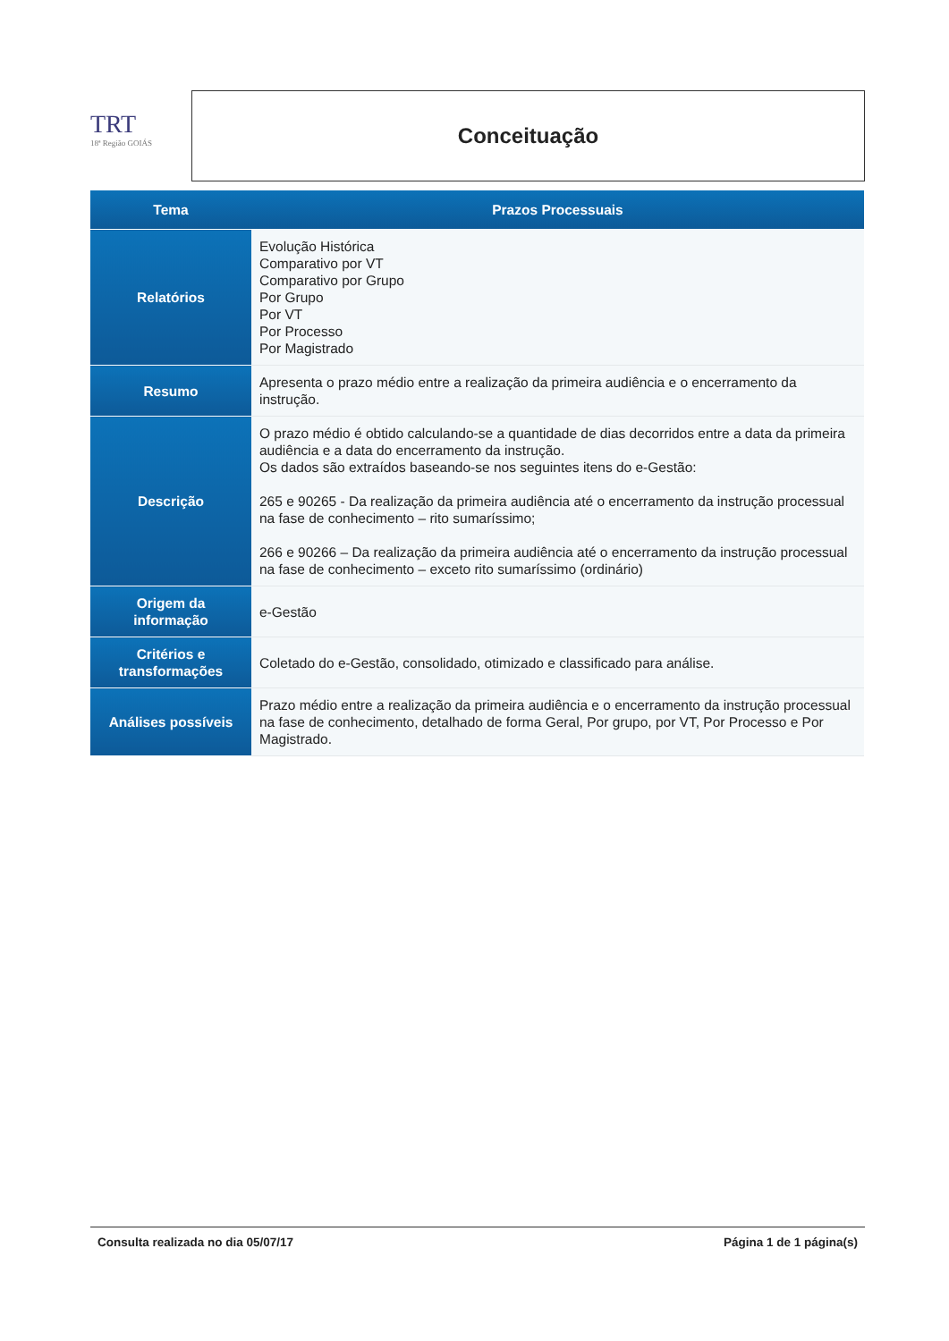TRT
18ª Região GOIÁS
Conceituação
| Tema | Prazos Processuais |
| --- | --- |
| Relatórios | Evolução Histórica Comparativo por VT Comparativo por Grupo Por Grupo Por VT Por Processo Por Magistrado |
| Resumo | Apresenta o prazo médio entre a realização da primeira audiência e o encerramento da instrução. |
| Descrição | O prazo médio é obtido calculando-se a quantidade de dias decorridos entre a data da primeira audiência e a data do encerramento da instrução. Os dados são extraídos baseando-se nos seguintes itens do e-Gestão: 265 e 90265 - Da realização da primeira audiência até o encerramento da instrução processual na fase de conhecimento – rito sumaríssimo; 266 e 90266 – Da realização da primeira audiência até o encerramento da instrução processual na fase de conhecimento – exceto rito sumaríssimo (ordinário) |
| Origem da informação | e-Gestão |
| Critérios e transformações | Coletado do e-Gestão, consolidado, otimizado e classificado para análise. |
| Análises possíveis | Prazo médio entre a realização da primeira audiência e o encerramento da instrução processual na fase de conhecimento, detalhado de forma Geral, Por grupo, por VT, Por Processo e Por Magistrado. |
Consulta realizada no dia 05/07/17 Página 1 de 1 página(s)